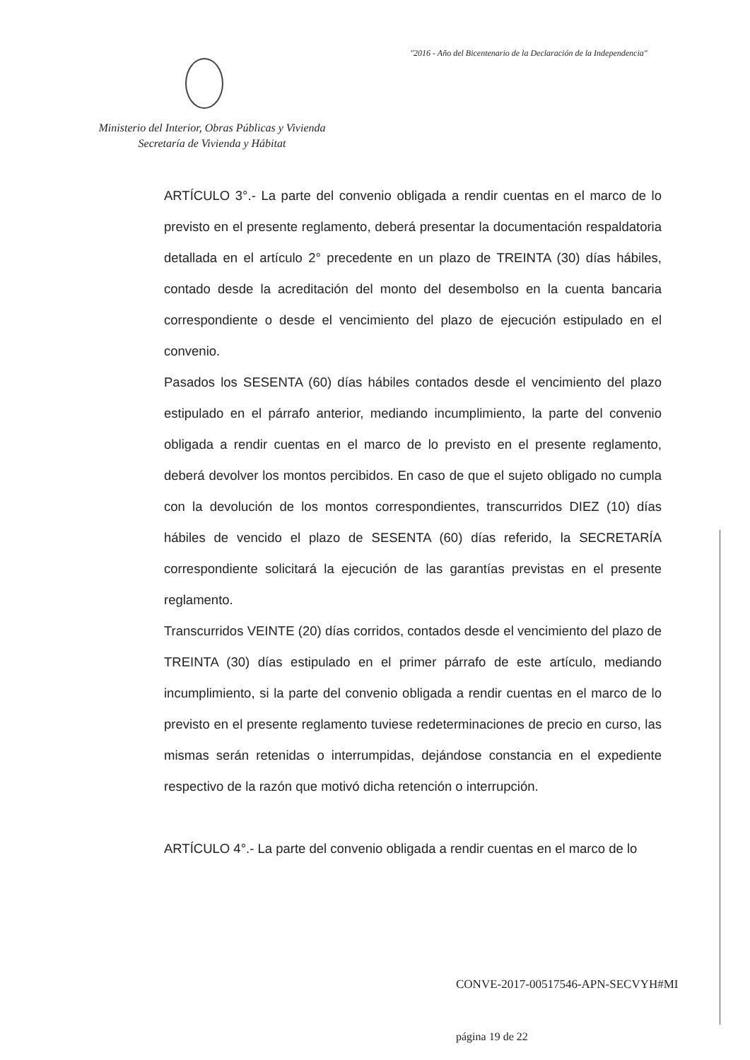"2016 - Año del Bicentenario de la Declaración de la Independencia"
Ministerio del Interior, Obras Públicas y Vivienda
Secretaría de Vivienda y Hábitat
ARTÍCULO 3°.- La parte del convenio obligada a rendir cuentas en el marco de lo previsto en el presente reglamento, deberá presentar la documentación respaldatoria detallada en el artículo 2° precedente en un plazo de TREINTA (30) días hábiles, contado desde la acreditación del monto del desembolso en la cuenta bancaria correspondiente o desde el vencimiento del plazo de ejecución estipulado en el convenio.
Pasados los SESENTA (60) días hábiles contados desde el vencimiento del plazo estipulado en el párrafo anterior, mediando incumplimiento, la parte del convenio obligada a rendir cuentas en el marco de lo previsto en el presente reglamento, deberá devolver los montos percibidos. En caso de que el sujeto obligado no cumpla con la devolución de los montos correspondientes, transcurridos DIEZ (10) días hábiles de vencido el plazo de SESENTA (60) días referido, la SECRETARÍA correspondiente solicitará la ejecución de las garantías previstas en el presente reglamento.
Transcurridos VEINTE (20) días corridos, contados desde el vencimiento del plazo de TREINTA (30) días estipulado en el primer párrafo de este artículo, mediando incumplimiento, si la parte del convenio obligada a rendir cuentas en el marco de lo previsto en el presente reglamento tuviese redeterminaciones de precio en curso, las mismas serán retenidas o interrumpidas, dejándose constancia en el expediente respectivo de la razón que motivó dicha retención o interrupción.
ARTÍCULO 4°.- La parte del convenio obligada a rendir cuentas en el marco de lo
CONVE-2017-00517546-APN-SECVYH#MI
página 19 de 22